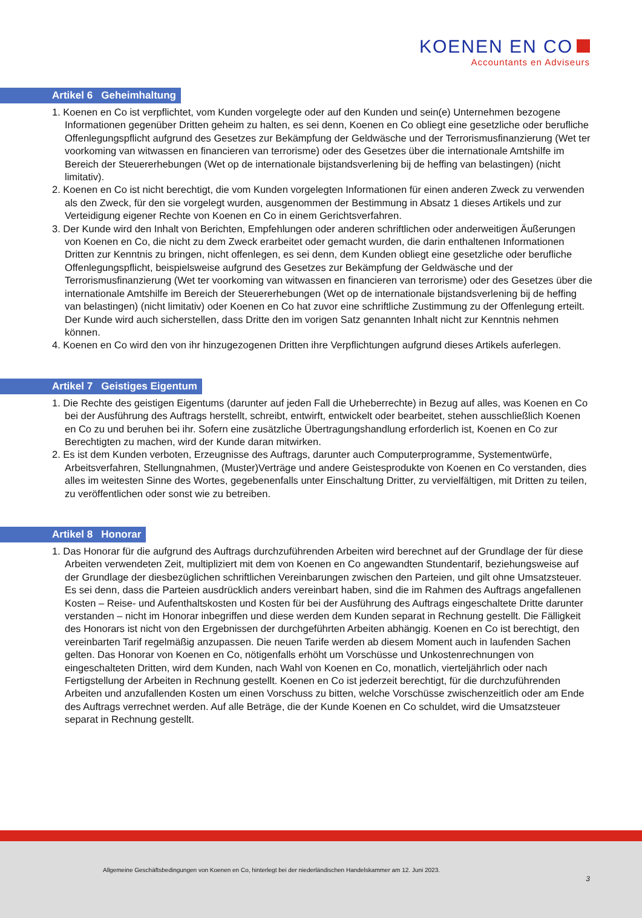KOENEN EN CO
Accountants en Adviseurs
Artikel 6 Geheimhaltung
1. Koenen en Co ist verpflichtet, vom Kunden vorgelegte oder auf den Kunden und sein(e) Unternehmen bezogene Informationen gegenüber Dritten geheim zu halten, es sei denn, Koenen en Co obliegt eine gesetzliche oder berufliche Offenlegungspflicht aufgrund des Gesetzes zur Bekämpfung der Geldwäsche und der Terrorismusfinanzierung (Wet ter voorkoming van witwassen en financieren van terrorisme) oder des Gesetzes über die internationale Amtshilfe im Bereich der Steuererhebungen (Wet op de internationale bijstandsverlening bij de heffing van belastingen) (nicht limitativ).
2. Koenen en Co ist nicht berechtigt, die vom Kunden vorgelegten Informationen für einen anderen Zweck zu verwenden als den Zweck, für den sie vorgelegt wurden, ausgenommen der Bestimmung in Absatz 1 dieses Artikels und zur Verteidigung eigener Rechte von Koenen en Co in einem Gerichtsverfahren.
3. Der Kunde wird den Inhalt von Berichten, Empfehlungen oder anderen schriftlichen oder anderweitigen Äußerungen von Koenen en Co, die nicht zu dem Zweck erarbeitet oder gemacht wurden, die darin enthaltenen Informationen Dritten zur Kenntnis zu bringen, nicht offenlegen, es sei denn, dem Kunden obliegt eine gesetzliche oder berufliche Offenlegungspflicht, beispielsweise aufgrund des Gesetzes zur Bekämpfung der Geldwäsche und der Terrorismusfinanzierung (Wet ter voorkoming van witwassen en financieren van terrorisme) oder des Gesetzes über die internationale Amtshilfe im Bereich der Steuererhebungen (Wet op de internationale bijstandsverlening bij de heffing van belastingen) (nicht limitativ) oder Koenen en Co hat zuvor eine schriftliche Zustimmung zu der Offenlegung erteilt. Der Kunde wird auch sicherstellen, dass Dritte den im vorigen Satz genannten Inhalt nicht zur Kenntnis nehmen können.
4. Koenen en Co wird den von ihr hinzugezogenen Dritten ihre Verpflichtungen aufgrund dieses Artikels auferlegen.
Artikel 7 Geistiges Eigentum
1. Die Rechte des geistigen Eigentums (darunter auf jeden Fall die Urheberrechte) in Bezug auf alles, was Koenen en Co bei der Ausführung des Auftrags herstellt, schreibt, entwirft, entwickelt oder bearbeitet, stehen ausschließlich Koenen en Co zu und beruhen bei ihr. Sofern eine zusätzliche Übertragungshandlung erforderlich ist, Koenen en Co zur Berechtigten zu machen, wird der Kunde daran mitwirken.
2. Es ist dem Kunden verboten, Erzeugnisse des Auftrags, darunter auch Computerprogramme, Systementwürfe, Arbeitsverfahren, Stellungnahmen, (Muster)Verträge und andere Geistesprodukte von Koenen en Co verstanden, dies alles im weitesten Sinne des Wortes, gegebenenfalls unter Einschaltung Dritter, zu vervielfältigen, mit Dritten zu teilen, zu veröffentlichen oder sonst wie zu betreiben.
Artikel 8 Honorar
1. Das Honorar für die aufgrund des Auftrags durchzuführenden Arbeiten wird berechnet auf der Grundlage der für diese Arbeiten verwendeten Zeit, multipliziert mit dem von Koenen en Co angewandten Stundentarif, beziehungsweise auf der Grundlage der diesbezüglichen schriftlichen Vereinbarungen zwischen den Parteien, und gilt ohne Umsatzsteuer. Es sei denn, dass die Parteien ausdrücklich anders vereinbart haben, sind die im Rahmen des Auftrags angefallenen Kosten – Reise- und Aufenthaltskosten und Kosten für bei der Ausführung des Auftrags eingeschaltete Dritte darunter verstanden – nicht im Honorar inbegriffen und diese werden dem Kunden separat in Rechnung gestellt. Die Fälligkeit des Honorars ist nicht von den Ergebnissen der durchgeführten Arbeiten abhängig. Koenen en Co ist berechtigt, den vereinbarten Tarif regelmäßig anzupassen. Die neuen Tarife werden ab diesem Moment auch in laufenden Sachen gelten. Das Honorar von Koenen en Co, nötigenfalls erhöht um Vorschüsse und Unkostenrechnungen von eingeschalteten Dritten, wird dem Kunden, nach Wahl von Koenen en Co, monatlich, vierteljährlich oder nach Fertigstellung der Arbeiten in Rechnung gestellt. Koenen en Co ist jederzeit berechtigt, für die durchzuführenden Arbeiten und anzufallenden Kosten um einen Vorschuss zu bitten, welche Vorschüsse zwischenzeitlich oder am Ende des Auftrags verrechnet werden. Auf alle Beträge, die der Kunde Koenen en Co schuldet, wird die Umsatzsteuer separat in Rechnung gestellt.
Allgemeine Geschäftsbedingungen von Koenen en Co, hinterlegt bei der niederländischen Handelskammer am 12. Juni 2023.
3